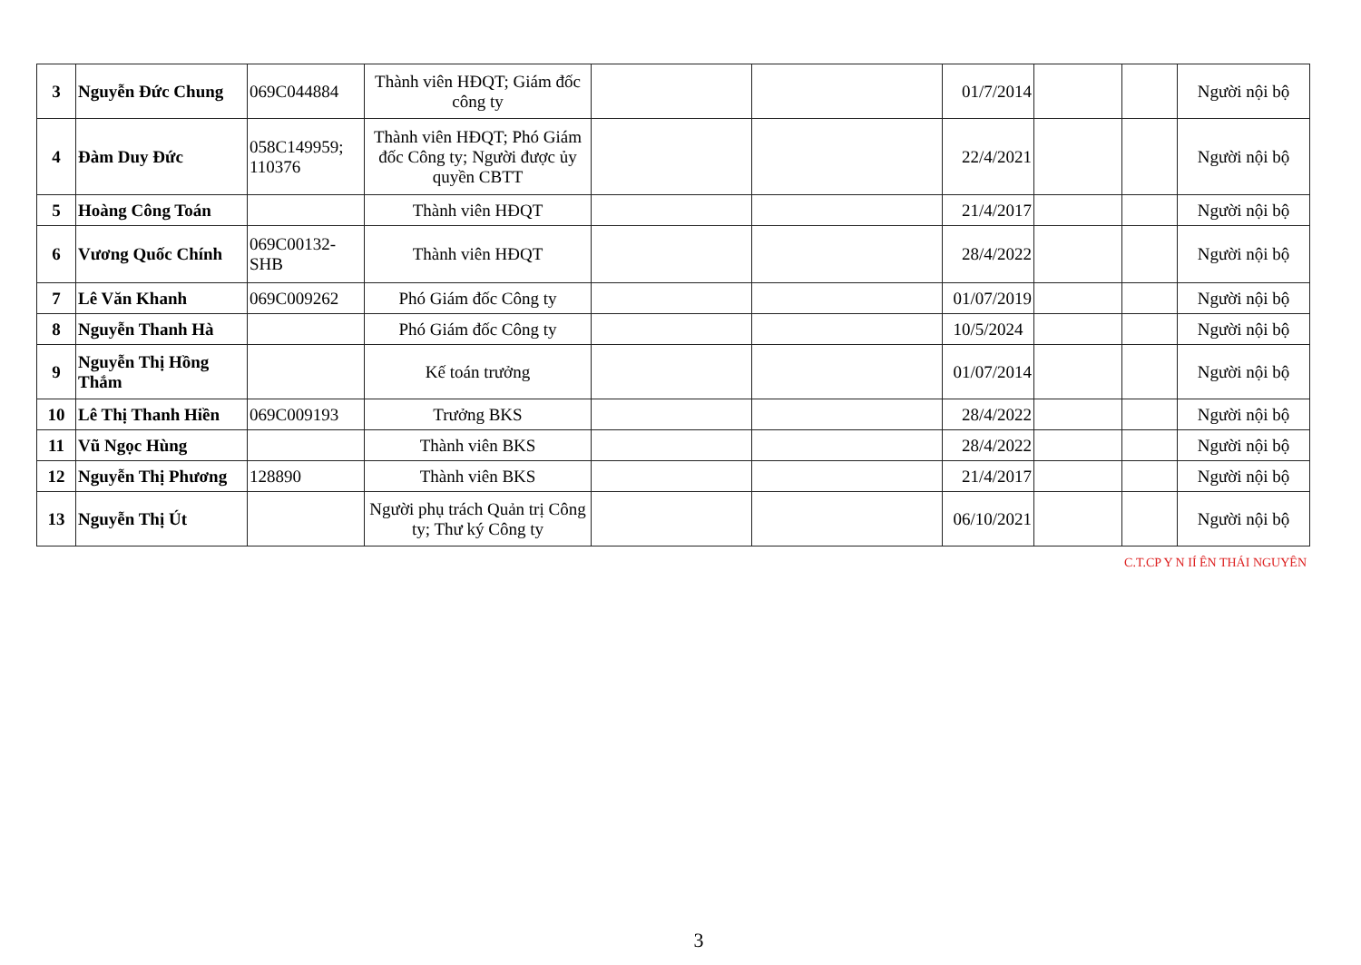| 3 | Nguyễn Đức Chung | 069C044884 | Thành viên HĐQT; Giám đốc công ty | | | 01/7/2014 | | | Người nội bộ |
| 4 | Đàm Duy Đức | 058C149959; 110376 | Thành viên HĐQT; Phó Giám đốc Công ty; Người được ủy quyền CBTT | | | 22/4/2021 | | | Người nội bộ |
| 5 | Hoàng Công Toán | | Thành viên HĐQT | | | 21/4/2017 | | | Người nội bộ |
| 6 | Vương Quốc Chính | 069C00132-SHB | Thành viên HĐQT | | | 28/4/2022 | | | Người nội bộ |
| 7 | Lê Văn Khanh | 069C009262 | Phó Giám đốc Công ty | | | 01/07/2019 | | | Người nội bộ |
| 8 | Nguyễn Thanh Hà | | Phó Giám đốc Công ty | | | 10/5/2024 | | | Người nội bộ |
| 9 | Nguyễn Thị Hồng Thắm | | Kế toán trưởng | | | 01/07/2014 | | | Người nội bộ |
| 10 | Lê Thị Thanh Hiền | 069C009193 | Trưởng BKS | | | 28/4/2022 | | | Người nội bộ |
| 11 | Vũ Ngọc Hùng | | Thành viên BKS | | | 28/4/2022 | | | Người nội bộ |
| 12 | Nguyễn Thị Phương | 128890 | Thành viên BKS | | | 21/4/2017 | | | Người nội bộ |
| 13 | Nguyễn Thị Út | | Người phụ trách Quản trị Công ty; Thư ký Công ty | | | 06/10/2021 | | | Người nội bộ |
C.T.CP Y N IÍ ÊN THÁI NGUYÊN
3